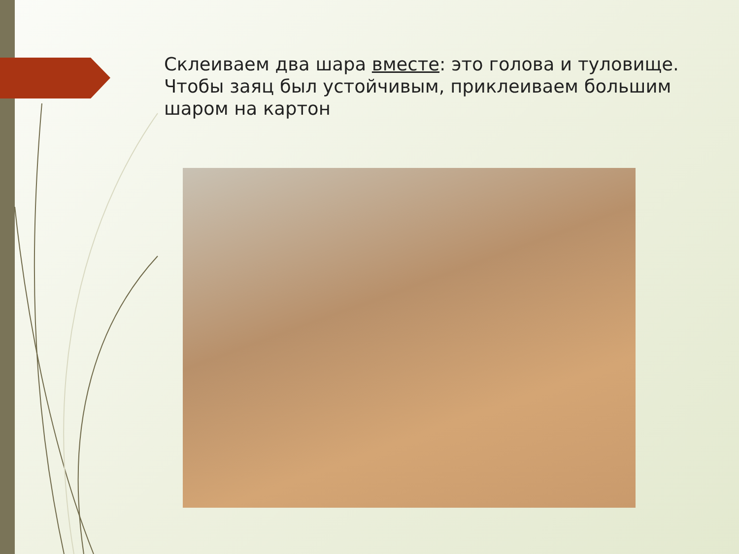Склеиваем два шара вместе: это голова и туловище. Чтобы заяц был устойчивым, приклеиваем большим шаром на картон